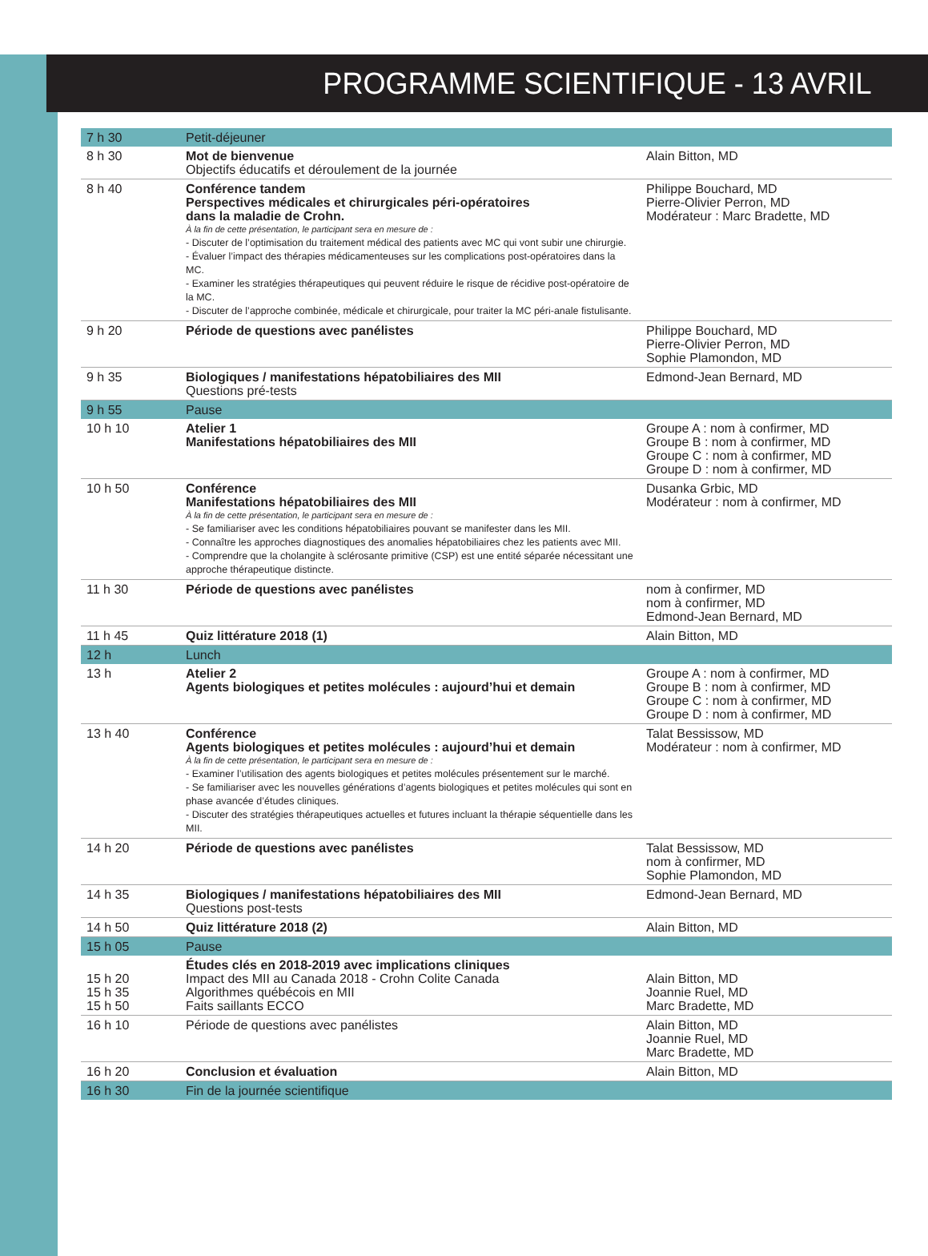PROGRAMME SCIENTIFIQUE - 13 AVRIL
| 7 h 30 | Petit-déjeuner | |
| 8 h 30 | Mot de bienvenue Objectifs éducatifs et déroulement de la journée | Alain Bitton, MD |
| 8 h 40 | Conférence tandem Perspectives médicales et chirurgicales péri-opératoires dans la maladie de Crohn. À la fin de cette présentation, le participant sera en mesure de : - Discuter de l’optimisation du traitement médical des patients avec MC qui vont subir une chirurgie. - Évaluer l’impact des thérapies médicamenteuses sur les complications post-opératoires dans la MC. - Examiner les stratégies thérapeutiques qui peuvent réduire le risque de récidive post-opératoire de la MC. - Discuter de l’approche combinée, médicale et chirurgicale, pour traiter la MC péri-anale fistulisante. | Philippe Bouchard, MD Pierre-Olivier Perron, MD Modérateur : Marc Bradette, MD |
| 9 h 20 | Période de questions avec panélistes | Philippe Bouchard, MD Pierre-Olivier Perron, MD Sophie Plamondon, MD |
| 9 h 35 | Biologiques / manifestations hépatobiliaires des MII Questions pré-tests | Edmond-Jean Bernard, MD |
| 9 h 55 | Pause | |
| 10 h 10 | Atelier 1 Manifestations hépatobiliaires des MII | Groupe A : nom à confirmer, MD Groupe B : nom à confirmer, MD Groupe C : nom à confirmer, MD Groupe D : nom à confirmer, MD |
| 10 h 50 | Conférence Manifestations hépatobiliaires des MII À la fin de cette présentation, le participant sera en mesure de : - Se familiariser avec les conditions hépatobiliaires pouvant se manifester dans les MII. - Connaître les approches diagnostiques des anomalies hépatobiliaires chez les patients avec MII. - Comprendre que la cholangite à sclérosante primitive (CSP) est une entité séparée nécessitant une approche thérapeutique distincte. | Dusanka Grbic, MD Modérateur : nom à confirmer, MD |
| 11 h 30 | Période de questions avec panélistes | nom à confirmer, MD nom à confirmer, MD Edmond-Jean Bernard, MD |
| 11 h 45 | Quiz littérature 2018 (1) | Alain Bitton, MD |
| 12 h | Lunch | |
| 13 h | Atelier 2 Agents biologiques et petites molécules : aujourd’hui et demain | Groupe A : nom à confirmer, MD Groupe B : nom à confirmer, MD Groupe C : nom à confirmer, MD Groupe D : nom à confirmer, MD |
| 13 h 40 | Conférence Agents biologiques et petites molécules : aujourd’hui et demain À la fin de cette présentation, le participant sera en mesure de : - Examiner l’utilisation des agents biologiques et petites molécules présentement sur le marché. - Se familiariser avec les nouvelles générations d’agents biologiques et petites molécules qui sont en phase avancée d’études cliniques. - Discuter des stratégies thérapeutiques actuelles et futures incluant la thérapie séquentielle dans les MII. | Talat Bessissow, MD Modérateur : nom à confirmer, MD |
| 14 h 20 | Période de questions avec panélistes | Talat Bessissow, MD nom à confirmer, MD Sophie Plamondon, MD |
| 14 h 35 | Biologiques / manifestations hépatobiliaires des MII Questions post-tests | Edmond-Jean Bernard, MD |
| 14 h 50 | Quiz littérature 2018 (2) | Alain Bitton, MD |
| 15 h 05 | Pause | |
| 15 h 20 15 h 35 15 h 50 | Études clés en 2018-2019 avec implications cliniques Impact des MII au Canada 2018 - Crohn Colite Canada Algorithmes québécois en MII Faits saillants ECCO | Alain Bitton, MD Joannie Ruel, MD Marc Bradette, MD |
| 16 h 10 | Période de questions avec panélistes | Alain Bitton, MD Joannie Ruel, MD Marc Bradette, MD |
| 16 h 20 | Conclusion et évaluation | Alain Bitton, MD |
| 16 h 30 | Fin de la journée scientifique | |